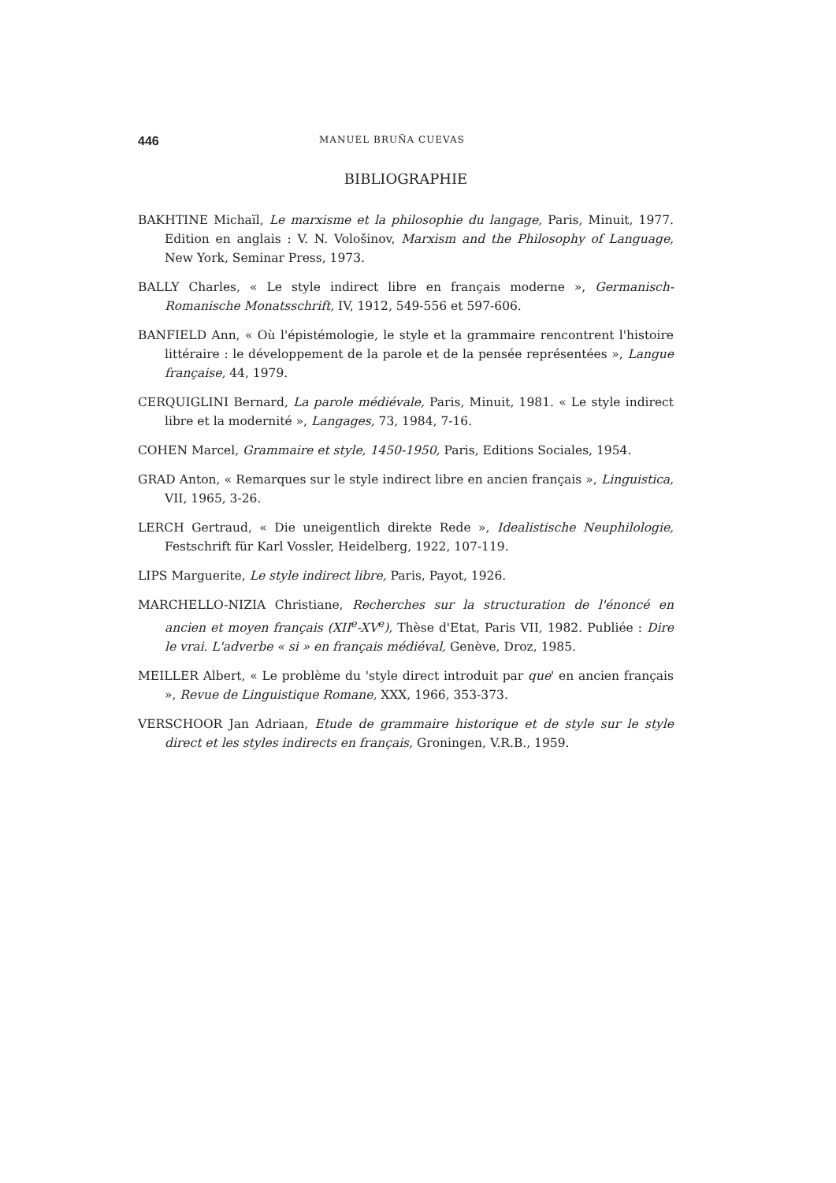446 MANUEL BRUÑA CUEVAS
BIBLIOGRAPHIE
BAKHTINE Michaïl, Le marxisme et la philosophie du langage, Paris, Minuit, 1977. Edition en anglais : V. N. Vološinov, Marxism and the Philosophy of Language, New York, Seminar Press, 1973.
BALLY Charles, « Le style indirect libre en français moderne », Germanisch-Romanische Monatsschrift, IV, 1912, 549-556 et 597-606.
BANFIELD Ann, « Où l'épistémologie, le style et la grammaire rencontrent l'histoire littéraire : le développement de la parole et de la pensée représentées », Langue française, 44, 1979.
CERQUIGLINI Bernard, La parole médiévale, Paris, Minuit, 1981. « Le style indirect libre et la modernité », Langages, 73, 1984, 7-16.
COHEN Marcel, Grammaire et style, 1450-1950, Paris, Editions Sociales, 1954.
GRAD Anton, « Remarques sur le style indirect libre en ancien français », Linguistica, VII, 1965, 3-26.
LERCH Gertraud, « Die uneigentlich direkte Rede », Idealistische Neuphilologie, Festschrift für Karl Vossler, Heidelberg, 1922, 107-119.
LIPS Marguerite, Le style indirect libre, Paris, Payot, 1926.
MARCHELLO-NIZIA Christiane, Recherches sur la structuration de l'énoncé en ancien et moyen français (XII<sup>e</sup>-XV<sup>e</sup>), Thèse d'Etat, Paris VII, 1982. Publiée : Dire le vrai. L'adverbe « si » en français médiéval, Genève, Droz, 1985.
MEILLER Albert, « Le problème du 'style direct introduit par que' en ancien français », Revue de Linguistique Romane, XXX, 1966, 353-373.
VERSCHOOR Jan Adriaan, Etude de grammaire historique et de style sur le style direct et les styles indirects en français, Groningen, V.R.B., 1959.